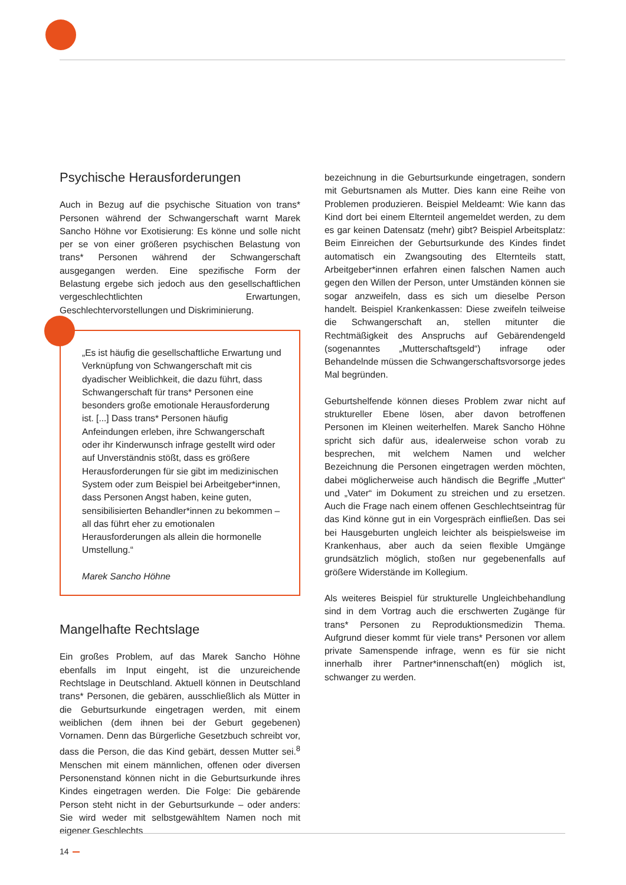Psychische Herausforderungen
Auch in Bezug auf die psychische Situation von trans* Personen während der Schwangerschaft warnt Marek Sancho Höhne vor Exotisierung: Es könne und solle nicht per se von einer größeren psychischen Belastung von trans* Personen während der Schwangerschaft ausgegangen werden. Eine spezifische Form der Belastung ergebe sich jedoch aus den gesellschaftlichen vergeschlechtlichten Erwartungen, Geschlechtervorstellungen und Diskriminierung.
„Es ist häufig die gesellschaftliche Erwartung und Verknüpfung von Schwangerschaft mit cis dyadischer Weiblichkeit, die dazu führt, dass Schwangerschaft für trans* Personen eine besonders große emotionale Herausforderung ist. [...] Dass trans* Personen häufig Anfeindungen erleben, ihre Schwangerschaft oder ihr Kinderwunsch infrage gestellt wird oder auf Unverständnis stößt, dass es größere Herausforderungen für sie gibt im medizinischen System oder zum Beispiel bei Arbeitgeber*innen, dass Personen Angst haben, keine guten, sensibilisierten Behandler*innen zu bekommen – all das führt eher zu emotionalen Herausforderungen als allein die hormonelle Umstellung.“
Marek Sancho Höhne
Mangelhafte Rechtslage
Ein großes Problem, auf das Marek Sancho Höhne ebenfalls im Input eingeht, ist die unzureichende Rechtslage in Deutschland. Aktuell können in Deutschland trans* Personen, die gebären, ausschließlich als Mütter in die Geburtsurkunde eingetragen werden, mit einem weiblichen (dem ihnen bei der Geburt gegebenen) Vornamen. Denn das Bürgerliche Gesetzbuch schreibt vor, dass die Person, die das Kind gebärt, dessen Mutter sei.<sup>8</sup> Menschen mit einem männlichen, offenen oder diversen Personenstand können nicht in die Geburtsurkunde ihres Kindes eingetragen werden. Die Folge: Die gebärende Person steht nicht in der Geburtsurkunde – oder anders: Sie wird weder mit selbstgewähltem Namen noch mit eigener Geschlechts
bezeichnung in die Geburtsurkunde eingetragen, sondern mit Geburtsnamen als Mutter. Dies kann eine Reihe von Problemen produzieren. Beispiel Meldeamt: Wie kann das Kind dort bei einem Elternteil angemeldet werden, zu dem es gar keinen Datensatz (mehr) gibt? Beispiel Arbeitsplatz: Beim Einreichen der Geburtsurkunde des Kindes findet automatisch ein Zwangsouting des Elternteils statt, Arbeitgeber*innen erfahren einen falschen Namen auch gegen den Willen der Person, unter Umständen können sie sogar anzweifeln, dass es sich um dieselbe Person handelt. Beispiel Krankenkassen: Diese zweifeln teilweise die Schwangerschaft an, stellen mitunter die Rechtmäßigkeit des Anspruchs auf Gebärendengeld (sogenanntes „Mutterschaftsgeld“) infrage oder Behandelnde müssen die Schwangerschaftsvorsorge jedes Mal begründen.
Geburtshelfende können dieses Problem zwar nicht auf struktureller Ebene lösen, aber davon betroffenen Personen im Kleinen weiterhelfen. Marek Sancho Höhne spricht sich dafür aus, idealerweise schon vorab zu besprechen, mit welchem Namen und welcher Bezeichnung die Personen eingetragen werden möchten, dabei möglicherweise auch händisch die Begriffe „Mutter“ und „Vater“ im Dokument zu streichen und zu ersetzen. Auch die Frage nach einem offenen Geschlechtseintrag für das Kind könne gut in ein Vorgespräch einfließen. Das sei bei Hausgeburten ungleich leichter als beispielsweise im Krankenhaus, aber auch da seien flexible Umgänge grundsätzlich möglich, stoßen nur gegebenenfalls auf größere Widerstände im Kollegium.
Als weiteres Beispiel für strukturelle Ungleichbehandlung sind in dem Vortrag auch die erschwerten Zugänge für trans* Personen zu Reproduktionsmedizin Thema. Aufgrund dieser kommt für viele trans* Personen vor allem private Samenspende infrage, wenn es für sie nicht innerhalb ihrer Partner*innenschaft(en) möglich ist, schwanger zu werden.
14